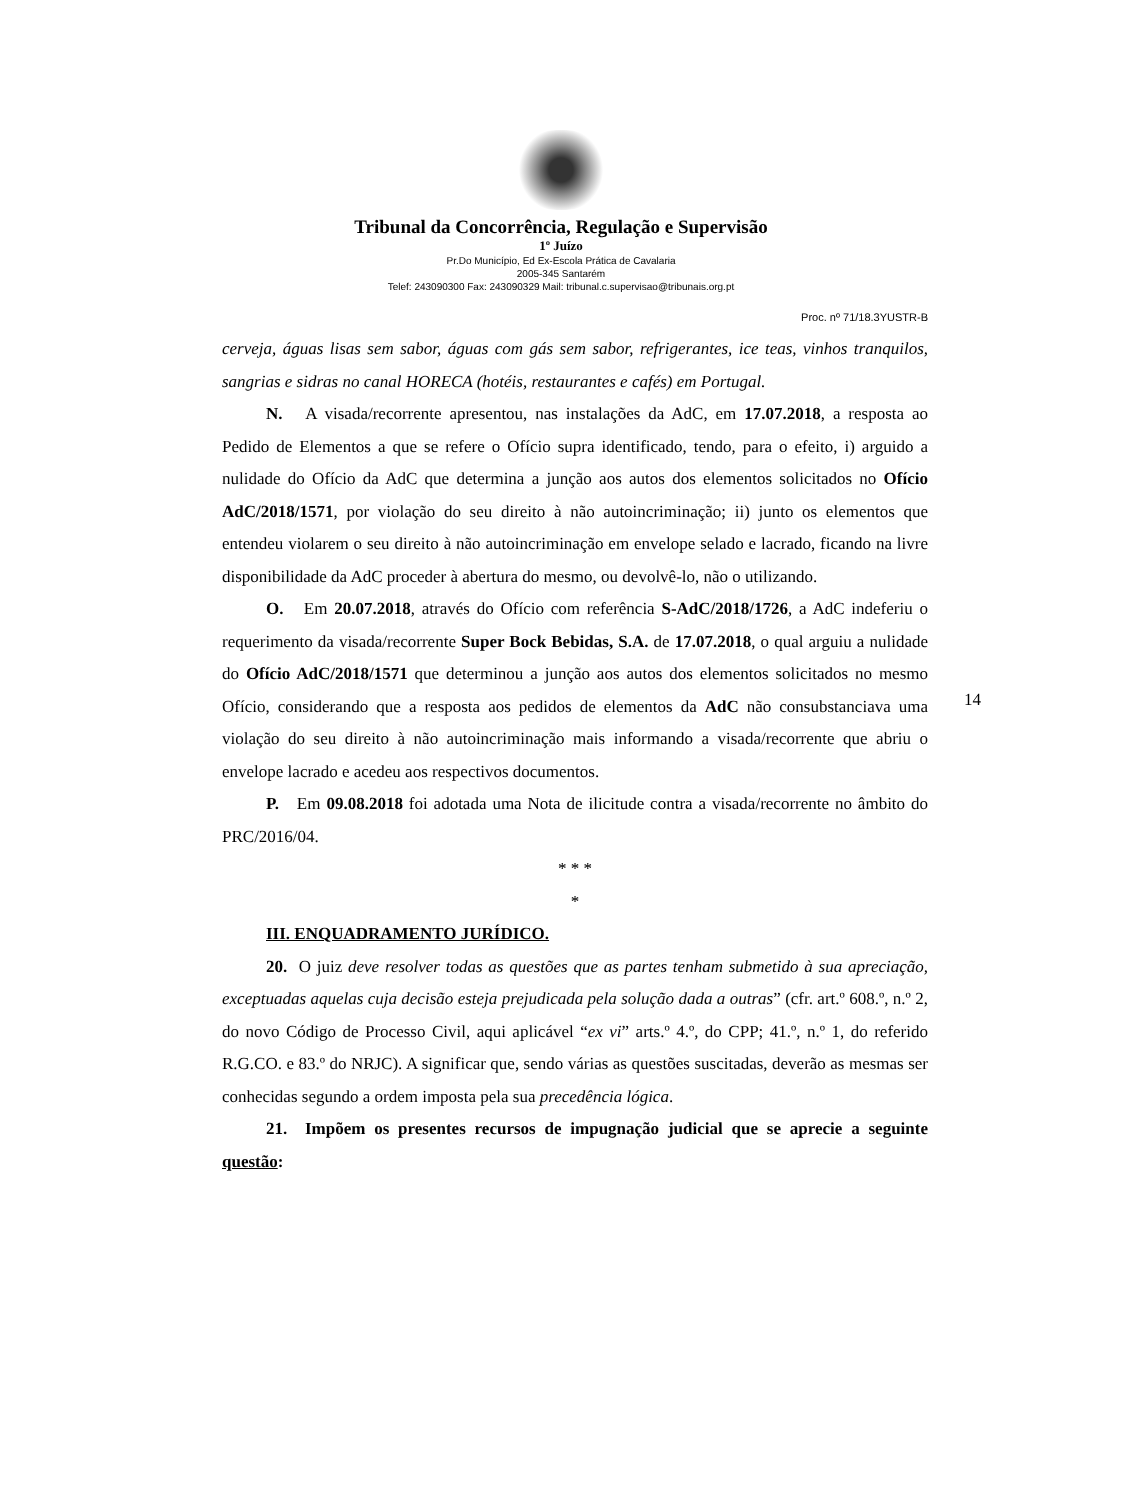Tribunal da Concorrência, Regulação e Supervisão
1º Juízo
Pr.Do Município, Ed Ex-Escola Prática de Cavalaria
2005-345 Santarém
Telef: 243090300 Fax: 243090329 Mail: tribunal.c.supervisao@tribunais.org.pt
Proc. nº 71/18.3YUSTR-B
cerveja, águas lisas sem sabor, águas com gás sem sabor, refrigerantes, ice teas, vinhos tranquilos, sangrias e sidras no canal HORECA (hotéis, restaurantes e cafés) em Portugal.
N. A visada/recorrente apresentou, nas instalações da AdC, em 17.07.2018, a resposta ao Pedido de Elementos a que se refere o Ofício supra identificado, tendo, para o efeito, i) arguido a nulidade do Ofício da AdC que determina a junção aos autos dos elementos solicitados no Ofício AdC/2018/1571, por violação do seu direito à não autoincriminação; ii) junto os elementos que entendeu violarem o seu direito à não autoincriminação em envelope selado e lacrado, ficando na livre disponibilidade da AdC proceder à abertura do mesmo, ou devolvê-lo, não o utilizando.
O. Em 20.07.2018, através do Ofício com referência S-AdC/2018/1726, a AdC indeferiu o requerimento da visada/recorrente Super Bock Bebidas, S.A. de 17.07.2018, o qual arguiu a nulidade do Ofício AdC/2018/1571 que determinou a junção aos autos dos elementos solicitados no mesmo Ofício, considerando que a resposta aos pedidos de elementos da AdC não consubstanciava uma violação do seu direito à não autoincriminação mais informando a visada/recorrente que abriu o envelope lacrado e acedeu aos respectivos documentos.
P. Em 09.08.2018 foi adotada uma Nota de ilicitude contra a visada/recorrente no âmbito do PRC/2016/04.
* * *
*
III. ENQUADRAMENTO JURÍDICO.
20. O juiz deve resolver todas as questões que as partes tenham submetido à sua apreciação, exceptuadas aquelas cuja decisão esteja prejudicada pela solução dada a outras” (cfr. art.º 608.º, n.º 2, do novo Código de Processo Civil, aqui aplicável “ex vi” arts.º 4.º, do CPP; 41.º, n.º 1, do referido R.G.CO. e 83.º do NRJC). A significar que, sendo várias as questões suscitadas, deverão as mesmas ser conhecidas segundo a ordem imposta pela sua precedência lógica.
21. Impõem os presentes recursos de impugnação judicial que se aprecie a seguinte questão:
14